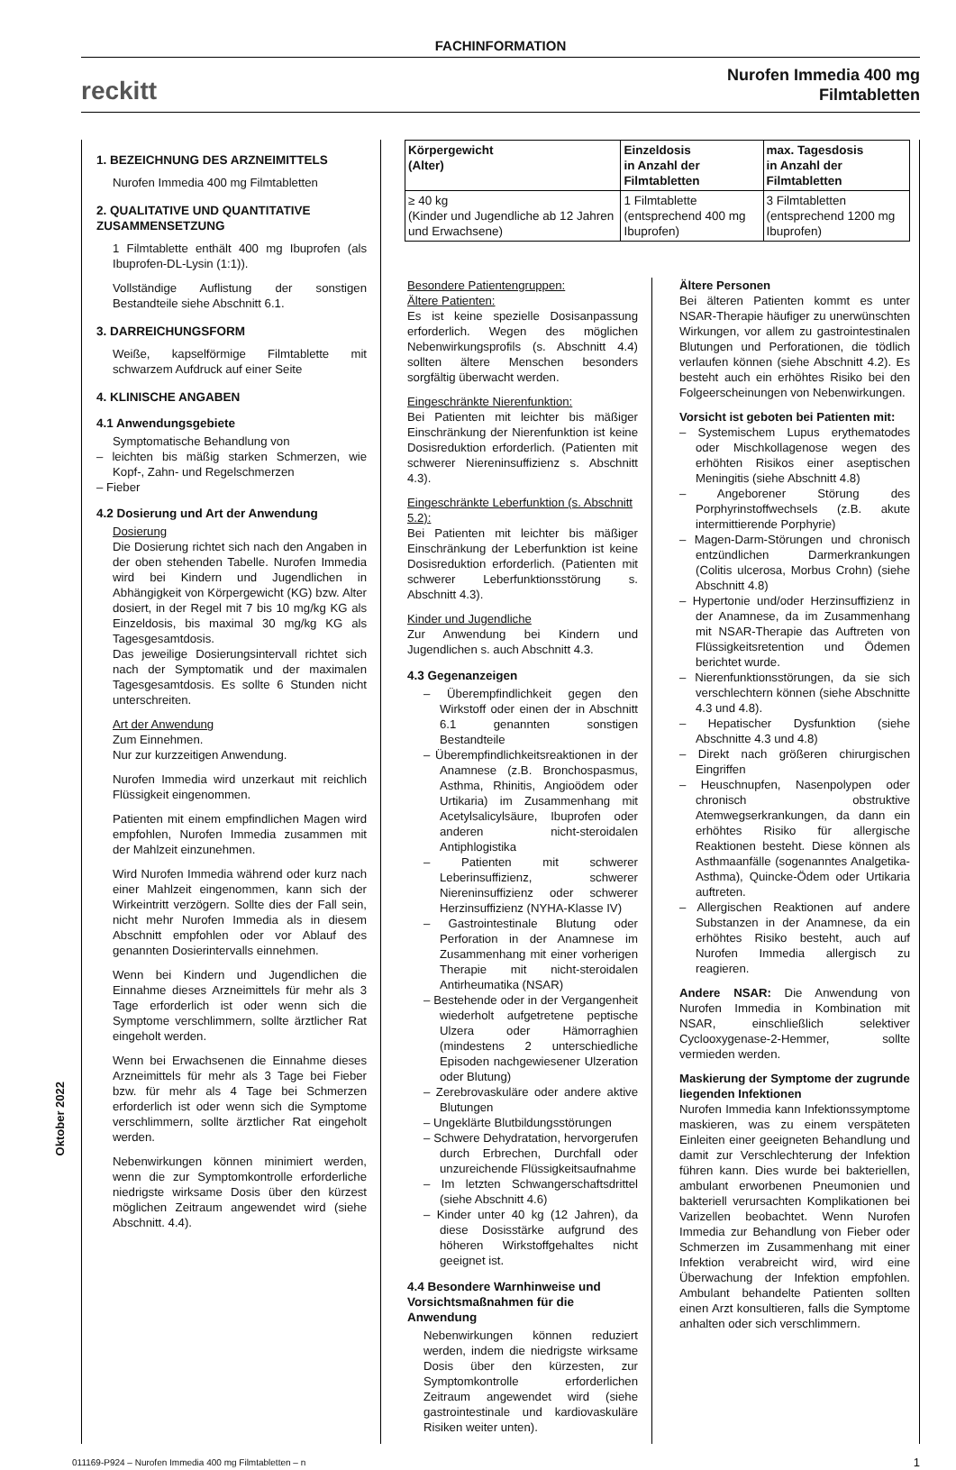FACHINFORMATION
reckitt
Nurofen Immedia 400 mg
Filmtabletten
1. BEZEICHNUNG DES ARZNEIMITTELS
Nurofen Immedia 400 mg Filmtabletten
2. QUALITATIVE UND QUANTITATIVE ZUSAMMENSETZUNG
1 Filmtablette enthält 400 mg Ibuprofen (als Ibuprofen-DL-Lysin (1:1)).
Vollständige Auflistung der sonstigen Bestandteile siehe Abschnitt 6.1.
3. DARREICHUNGSFORM
Weiße, kapselförmige Filmtablette mit schwarzem Aufdruck auf einer Seite
4. KLINISCHE ANGABEN
4.1 Anwendungsgebiete
Symptomatische Behandlung von
– leichten bis mäßig starken Schmerzen, wie Kopf-, Zahn- und Regelschmerzen
– Fieber
4.2 Dosierung und Art der Anwendung
Dosierung
Die Dosierung richtet sich nach den Angaben in der oben stehenden Tabelle. Nurofen Immedia wird bei Kindern und Jugendlichen in Abhängigkeit von Körpergewicht (KG) bzw. Alter dosiert, in der Regel mit 7 bis 10 mg/kg KG als Einzeldosis, bis maximal 30 mg/kg KG als Tagesgesamtdosis.
Das jeweilige Dosierungsintervall richtet sich nach der Symptomatik und der maximalen Tagesgesamtdosis. Es sollte 6 Stunden nicht unterschreiten.
Art der Anwendung
Zum Einnehmen.
Nur zur kurzzeitigen Anwendung.
Nurofen Immedia wird unzerkaut mit reichlich Flüssigkeit eingenommen.
Patienten mit einem empfindlichen Magen wird empfohlen, Nurofen Immedia zusammen mit der Mahlzeit einzunehmen.
Wird Nurofen Immedia während oder kurz nach einer Mahlzeit eingenommen, kann sich der Wirkeintritt verzögern. Sollte dies der Fall sein, nicht mehr Nurofen Immedia als in diesem Abschnitt empfohlen oder vor Ablauf des genannten Dosierintervalls einnehmen.
Wenn bei Kindern und Jugendlichen die Einnahme dieses Arzneimittels für mehr als 3 Tage erforderlich ist oder wenn sich die Symptome verschlimmern, sollte ärztlicher Rat eingeholt werden.
Wenn bei Erwachsenen die Einnahme dieses Arzneimittels für mehr als 3 Tage bei Fieber bzw. für mehr als 4 Tage bei Schmerzen erforderlich ist oder wenn sich die Symptome verschlimmern, sollte ärztlicher Rat eingeholt werden.
Nebenwirkungen können minimiert werden, wenn die zur Symptomkontrolle erforderliche niedrigste wirksame Dosis über den kürzest möglichen Zeitraum angewendet wird (siehe Abschnitt. 4.4).
| Körpergewicht (Alter) | Einzeldosis in Anzahl der Filmtabletten | max. Tagesdosis in Anzahl der Filmtabletten |
| --- | --- | --- |
| ≥ 40 kg (Kinder und Jugendliche ab 12 Jahren und Erwachsene) | 1 Filmtablette (entsprechend 400 mg Ibuprofen) | 3 Filmtabletten (entsprechend 1200 mg Ibuprofen) |
Besondere Patientengruppen:
Ältere Patienten:
Es ist keine spezielle Dosisanpassung erforderlich. Wegen des möglichen Nebenwirkungsprofils (s. Abschnitt 4.4) sollten ältere Menschen besonders sorgfältig überwacht werden.
Eingeschränkte Nierenfunktion:
Bei Patienten mit leichter bis mäßiger Einschränkung der Nierenfunktion ist keine Dosisreduktion erforderlich. (Patienten mit schwerer Niereninsuffizienz s. Abschnitt 4.3).
Eingeschränkte Leberfunktion (s. Abschnitt 5.2):
Bei Patienten mit leichter bis mäßiger Einschränkung der Leberfunktion ist keine Dosisreduktion erforderlich. (Patienten mit schwerer Leberfunktionsstörung s. Abschnitt 4.3).
Kinder und Jugendliche
Zur Anwendung bei Kindern und Jugendlichen s. auch Abschnitt 4.3.
4.3 Gegenanzeigen
– Überempfindlichkeit gegen den Wirkstoff oder einen der in Abschnitt 6.1 genannten sonstigen Bestandteile
– Überempfindlichkeitsreaktionen in der Anamnese (z.B. Bronchospasmus, Asthma, Rhinitis, Angioödem oder Urtikaria) im Zusammenhang mit Acetylsalicylsäure, Ibuprofen oder anderen nicht-steroidalen Antiphlogistika
– Patienten mit schwerer Leberinsuffizienz, schwerer Niereninsuffizienz oder schwerer Herzinsuffizienz (NYHA-Klasse IV)
– Gastrointestinale Blutung oder Perforation in der Anamnese im Zusammenhang mit einer vorherigen Therapie mit nicht-steroidalen Antirheumatika (NSAR)
– Bestehende oder in der Vergangenheit wiederholt aufgetretene peptische Ulzera oder Hämorraghien (mindestens 2 unterschiedliche Episoden nachgewiesener Ulzeration oder Blutung)
– Zerebrovaskuläre oder andere aktive Blutungen
– Ungeklärte Blutbildungsstörungen
– Schwere Dehydratation, hervorgerufen durch Erbrechen, Durchfall oder unzureichende Flüssigkeitsaufnahme
– Im letzten Schwangerschaftsdrittel (siehe Abschnitt 4.6)
– Kinder unter 40 kg (12 Jahren), da diese Dosisstärke aufgrund des höheren Wirkstoffgehaltes nicht geeignet ist.
4.4 Besondere Warnhinweise und Vorsichtsmaßnahmen für die Anwendung
Nebenwirkungen können reduziert werden, indem die niedrigste wirksame Dosis über den kürzesten, zur Symptomkontrolle erforderlichen Zeitraum angewendet wird (siehe gastrointestinale und kardiovaskuläre Risiken weiter unten).
Ältere Personen
Bei älteren Patienten kommt es unter NSAR-Therapie häufiger zu unerwünschten Wirkungen, vor allem zu gastrointestinalen Blutungen und Perforationen, die tödlich verlaufen können (siehe Abschnitt 4.2). Es besteht auch ein erhöhtes Risiko bei den Folgeerscheinungen von Nebenwirkungen.
Vorsicht ist geboten bei Patienten mit:
– Systemischem Lupus erythematodes oder Mischkollagenose wegen des erhöhten Risikos einer aseptischen Meningitis (siehe Abschnitt 4.8)
– Angeborener Störung des Porphyrinstoffwechsels (z.B. akute intermittierende Porphyrie)
– Magen-Darm-Störungen und chronisch entzündlichen Darmerkrankungen (Colitis ulcerosa, Morbus Crohn) (siehe Abschnitt 4.8)
– Hypertonie und/oder Herzinsuffizienz in der Anamnese, da im Zusammenhang mit NSAR-Therapie das Auftreten von Flüssigkeitsretention und Ödemen berichtet wurde.
– Nierenfunktionsstörungen, da sie sich verschlechtern können (siehe Abschnitte 4.3 und 4.8).
– Hepatischer Dysfunktion (siehe Abschnitte 4.3 und 4.8)
– Direkt nach größeren chirurgischen Eingriffen
– Heuschnupfen, Nasenpolypen oder chronisch obstruktive Atemwegserkrankungen, da dann ein erhöhtes Risiko für allergische Reaktionen besteht. Diese können als Asthmaanfälle (sogenanntes Analgetika-Asthma), Quincke-Ödem oder Urtikaria auftreten.
– Allergischen Reaktionen auf andere Substanzen in der Anamnese, da ein erhöhtes Risiko besteht, auch auf Nurofen Immedia allergisch zu reagieren.
Andere NSAR: Die Anwendung von Nurofen Immedia in Kombination mit NSAR, einschließlich selektiver Cyclooxygenase-2-Hemmer, sollte vermieden werden.
Maskierung der Symptome der zugrunde liegenden Infektionen
Nurofen Immedia kann Infektionssymptome maskieren, was zu einem verspäteten Einleiten einer geeigneten Behandlung und damit zur Verschlechterung der Infektion führen kann. Dies wurde bei bakteriellen, ambulant erworbenen Pneumonien und bakteriell verursachten Komplikationen bei Varizellen beobachtet. Wenn Nurofen Immedia zur Behandlung von Fieber oder Schmerzen im Zusammenhang mit einer Infektion verabreicht wird, wird eine Überwachung der Infektion empfohlen. Ambulant behandelte Patienten sollten einen Arzt konsultieren, falls die Symptome anhalten oder sich verschlimmern.
Oktober 2022
011169-P924 – Nurofen Immedia 400 mg Filmtabletten – n 1